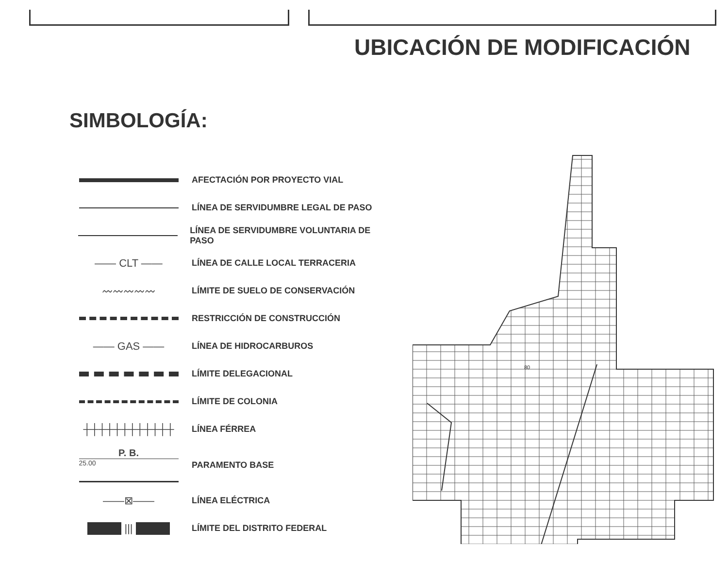UBICACIÓN DE MODIFICACIÓN
SIMBOLOGÍA:
AFECTACIÓN POR PROYECTO VIAL
LÍNEA DE SERVIDUMBRE LEGAL DE PASO
LÍNEA DE SERVIDUMBRE VOLUNTARIA DE PASO
—— CLT ——
LÍNEA DE CALLE LOCAL TERRACERIA
〰〰〰〰〰
LÍMITE DE SUELO DE CONSERVACIÓN
RESTRICCIÓN DE CONSTRUCCIÓN
—— GAS ——
LÍNEA DE HIDROCARBUROS
LÍMITE DELEGACIONAL
LÍMITE DE COLONIA
┼┼┼┼┼┼┼┼┼┼┼┼
LÍNEA FÉRREA
P. B.
25.00
PARAMENTO BASE
——⊠——
LÍNEA ELÉCTRICA
|||
LÍMITE DEL DISTRITO FEDERAL
80